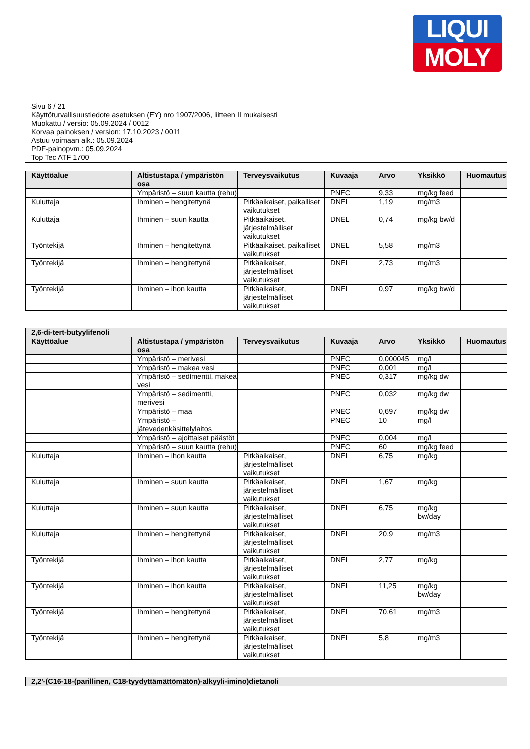LIQUI
MOLY
Sivu 6 / 21
Käyttöturvallisuustiedote asetuksen (EY) nro 1907/2006, liitteen II mukaisesti
Muokattu / versio: 05.09.2024 / 0012
Korvaa painoksen / version: 17.10.2023 / 0011
Astuu voimaan alk.: 05.09.2024
PDF-painopvm.: 05.09.2024
Top Tec ATF 1700
| Käyttöalue | Altistustapa / ympäristön osa | Terveysvaikutus | Kuvaaja | Arvo | Yksikkö | Huomautus |
| --- | --- | --- | --- | --- | --- | --- |
| | Ympäristö – suun kautta (rehu) | | PNEC | 9,33 | mg/kg feed | |
| Kuluttaja | Ihminen – hengitettynä | Pitkäaikaiset, paikalliset vaikutukset | DNEL | 1,19 | mg/m3 | |
| Kuluttaja | Ihminen – suun kautta | Pitkäaikaiset, järjestelmälliset vaikutukset | DNEL | 0,74 | mg/kg bw/d | |
| Työntekijä | Ihminen – hengitettynä | Pitkäaikaiset, paikalliset vaikutukset | DNEL | 5,58 | mg/m3 | |
| Työntekijä | Ihminen – hengitettynä | Pitkäaikaiset, järjestelmälliset vaikutukset | DNEL | 2,73 | mg/m3 | |
| Työntekijä | Ihminen – ihon kautta | Pitkäaikaiset, järjestelmälliset vaikutukset | DNEL | 0,97 | mg/kg bw/d | |
| 2,6-di-tert-butyylifenoli | | | | | | |
| --- | --- | --- | --- | --- | --- | --- |
| Käyttöalue | Altistustapa / ympäristön osa | Terveysvaikutus | Kuvaaja | Arvo | Yksikkö | Huomautus |
| | Ympäristö – merivesi | | PNEC | 0,000045 | mg/l | |
| | Ympäristö – makea vesi | | PNEC | 0,001 | mg/l | |
| | Ympäristö – sedimentti, makea vesi | | PNEC | 0,317 | mg/kg dw | |
| | Ympäristö – sedimentti, merivesi | | PNEC | 0,032 | mg/kg dw | |
| | Ympäristö – maa | | PNEC | 0,697 | mg/kg dw | |
| | Ympäristö – jätevedenkäsittelylaitos | | PNEC | 10 | mg/l | |
| | Ympäristö – ajoittaiset päästöt | | PNEC | 0,004 | mg/l | |
| | Ympäristö – suun kautta (rehu) | | PNEC | 60 | mg/kg feed | |
| Kuluttaja | Ihminen – ihon kautta | Pitkäaikaiset, järjestelmälliset vaikutukset | DNEL | 6,75 | mg/kg | |
| Kuluttaja | Ihminen – suun kautta | Pitkäaikaiset, järjestelmälliset vaikutukset | DNEL | 1,67 | mg/kg | |
| Kuluttaja | Ihminen – suun kautta | Pitkäaikaiset, järjestelmälliset vaikutukset | DNEL | 6,75 | mg/kg bw/day | |
| Kuluttaja | Ihminen – hengitettynä | Pitkäaikaiset, järjestelmälliset vaikutukset | DNEL | 20,9 | mg/m3 | |
| Työntekijä | Ihminen – ihon kautta | Pitkäaikaiset, järjestelmälliset vaikutukset | DNEL | 2,77 | mg/kg | |
| Työntekijä | Ihminen – ihon kautta | Pitkäaikaiset, järjestelmälliset vaikutukset | DNEL | 11,25 | mg/kg bw/day | |
| Työntekijä | Ihminen – hengitettynä | Pitkäaikaiset, järjestelmälliset vaikutukset | DNEL | 70,61 | mg/m3 | |
| Työntekijä | Ihminen – hengitettynä | Pitkäaikaiset, järjestelmälliset vaikutukset | DNEL | 5,8 | mg/m3 | |
| 2,2'-(C16-18-(parillinen, C18-tyydyttämättömätön)-alkyyli-imino)dietanoli |
| --- |